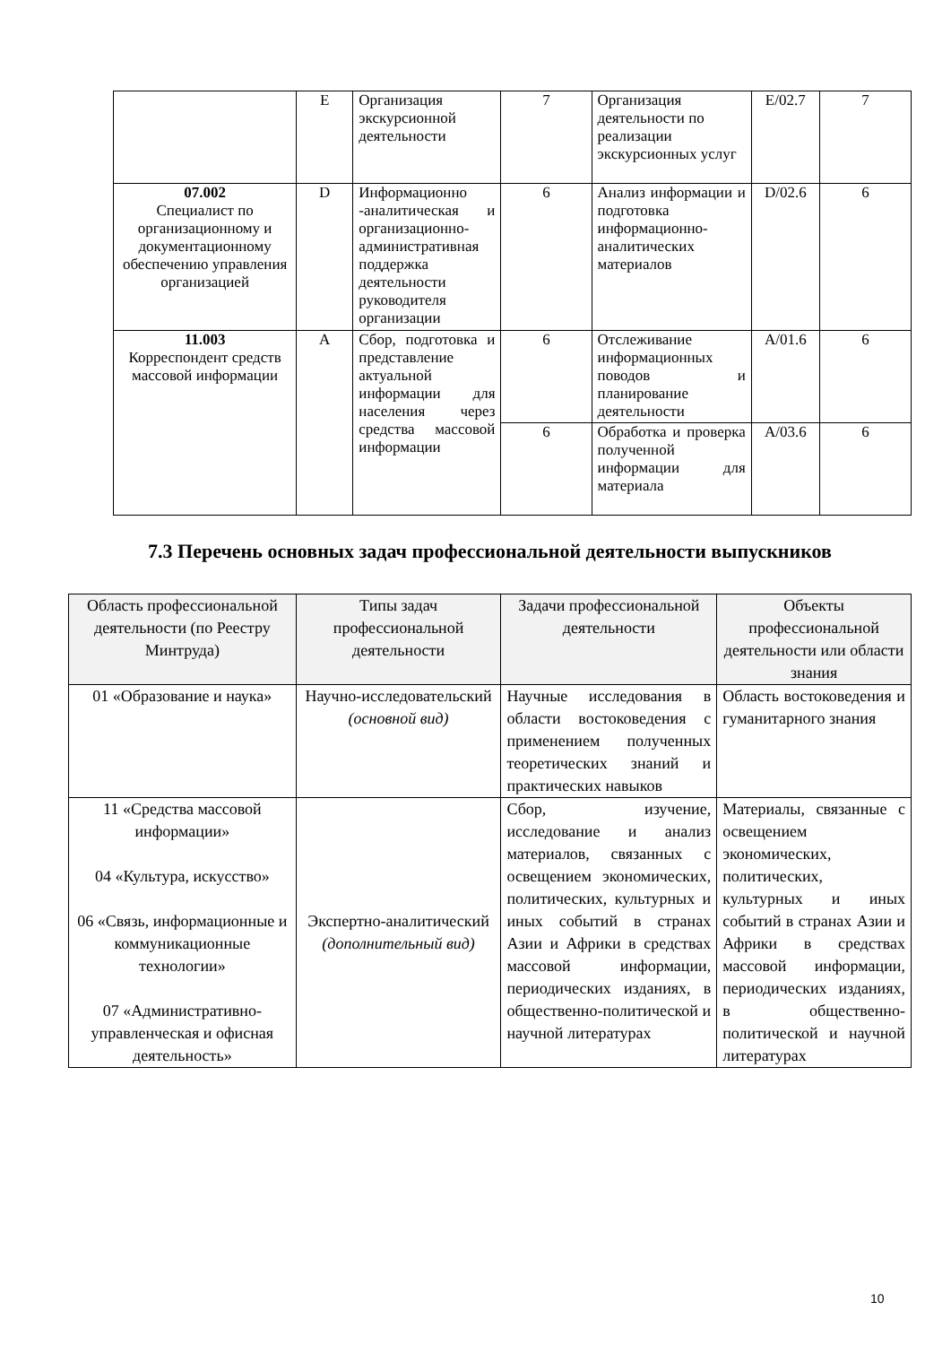| | E | Организация экскурсионной деятельности | 7 | Организация деятельности по реализации экскурсионных услуг | E/02.7 | 7 |
| 07.002 Специалист по организационному и документационному обеспечению управления организацией | D | Информационно -аналитическая и организационно-административная поддержка деятельности руководителя организации | 6 | Анализ информации и подготовка информационно-аналитических материалов | D/02.6 | 6 |
| 11.003 Корреспондент средств массовой информации | A | Сбор, подготовка и представление актуальной информации для населения через средства массовой информации | 6 | Отслеживание информационных поводов и планирование деятельности | A/01.6 | 6 |
| | | | 6 | Обработка и проверка полученной информации для материала | A/03.6 | 6 |
7.3 Перечень основных задач профессиональной деятельности выпускников
| Область профессиональной деятельности (по Реестру Минтруда) | Типы задач профессиональной деятельности | Задачи профессиональной деятельности | Объекты профессиональной деятельности или области знания |
| --- | --- | --- | --- |
| 01 «Образование и наука» | Научно-исследовательский (основной вид) | Научные исследования в области востоковедения с применением полученных теоретических знаний и практических навыков | Область востоковедения и гуманитарного знания |
| 11 «Средства массовой информации» 04 «Культура, искусство» 06 «Связь, информационные и коммуникационные технологии» 07 «Административно-управленческая и офисная деятельность» | Экспертно-аналитический (дополнительный вид) | Сбор, изучение, исследование и анализ материалов, связанных с освещением экономических, политических, культурных и иных событий в странах Азии и Африки в средствах массовой информации, периодических изданиях, в общественно-политической и научной литературах | Материалы, связанные с освещением экономических, политических, культурных и иных событий в странах Азии и Африки в средствах массовой информации, периодических изданиях, в общественно-политической и научной литературах |
10